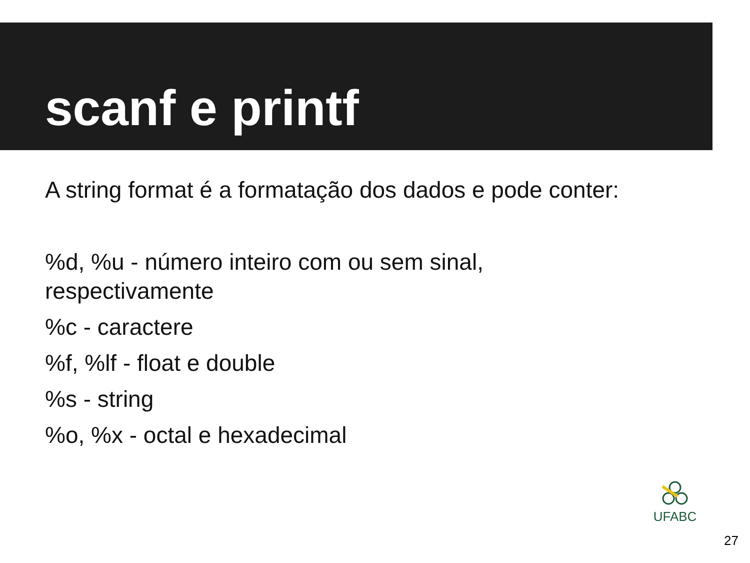scanf e printf
A string format é a formatação dos dados e pode conter:
%d, %u - número inteiro com ou sem sinal,
respectivamente
%c - caractere
%f, %lf - float e double
%s - string
%o, %x - octal e hexadecimal
UFABC
27